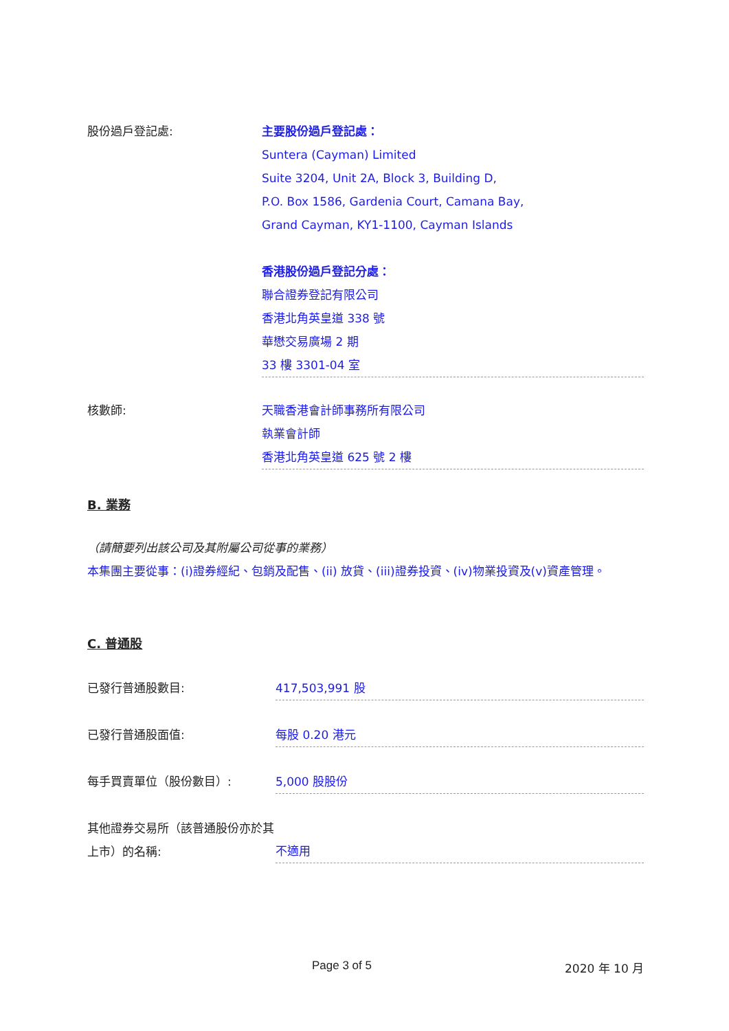股份過戶登記處: 主要股份過戶登記處：
Suntera (Cayman) Limited
Suite 3204, Unit 2A, Block 3, Building D,
P.O. Box 1586, Gardenia Court, Camana Bay,
Grand Cayman, KY1-1100, Cayman Islands
香港股份過戶登記分處：
聯合證券登記有限公司
香港北角英皇道 338 號
華懋交易廣場 2 期
33 樓 3301-04 室
核數師: 天職香港會計師事務所有限公司
執業會計師
香港北角英皇道 625 號 2 樓
B. 業務
（請簡要列出該公司及其附屬公司從事的業務）
本集團主要從事：(i)證券經紀、包銷及配售、(ii) 放貸、(iii)證券投資、(iv)物業投資及(v)資產管理。
C. 普通股
已發行普通股數目: 417,503,991 股
已發行普通股面值: 每股 0.20 港元
每手買賣單位（股份數目）: 5,000 股股份
其他證券交易所（該普通股份亦於其上市）的名稱:
不適用
Page 3 of 5 2020 年 10 月